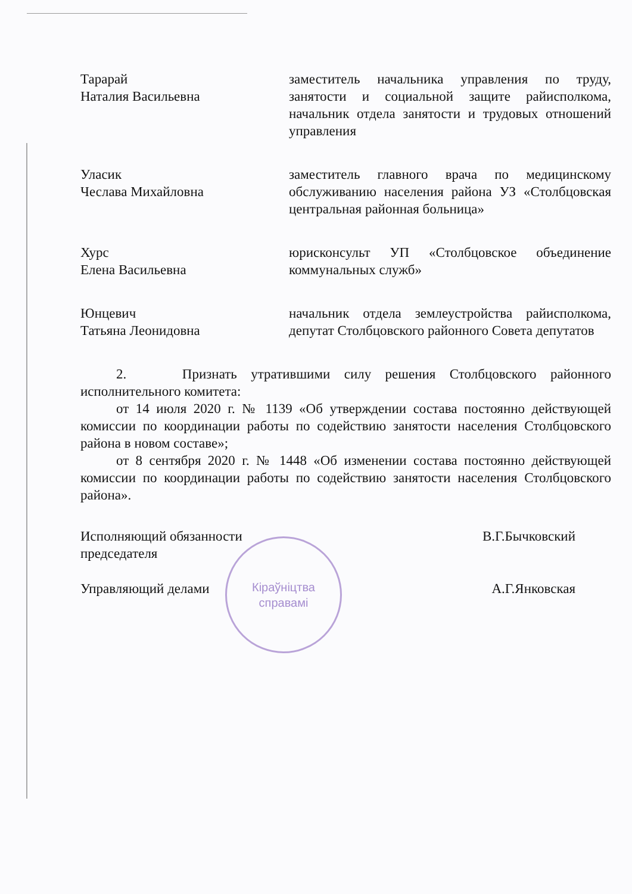Кіраўніцтва
справамі
Тарарай
Наталия Васильевна
заместитель начальника управления по труду, занятости и социальной защите райисполкома, начальник отдела занятости и трудовых отношений управления
Уласик
Чеслава Михайловна
заместитель главного врача по медицинскому обслуживанию населения района УЗ «Столбцовская центральная районная больница»
Хурс
Елена Васильевна
юрисконсульт УП «Столбцовское объединение коммунальных служб»
Юнцевич
Татьяна Леонидовна
начальник отдела землеустройства райисполкома, депутат Столбцовского районного Совета депутатов
2. Признать утратившими силу решения Столбцовского районного исполнительного комитета:
от 14 июля 2020 г. № 1139 «Об утверждении состава постоянно действующей комиссии по координации работы по содействию занятости населения Столбцовского района в новом составе»;
от 8 сентября 2020 г. № 1448 «Об изменении состава постоянно действующей комиссии по координации работы по содействию занятости населения Столбцовского района».
Исполняющий обязанности
председателя
В.Г.Бычковский
Управляющий делами А.Г.Янковская